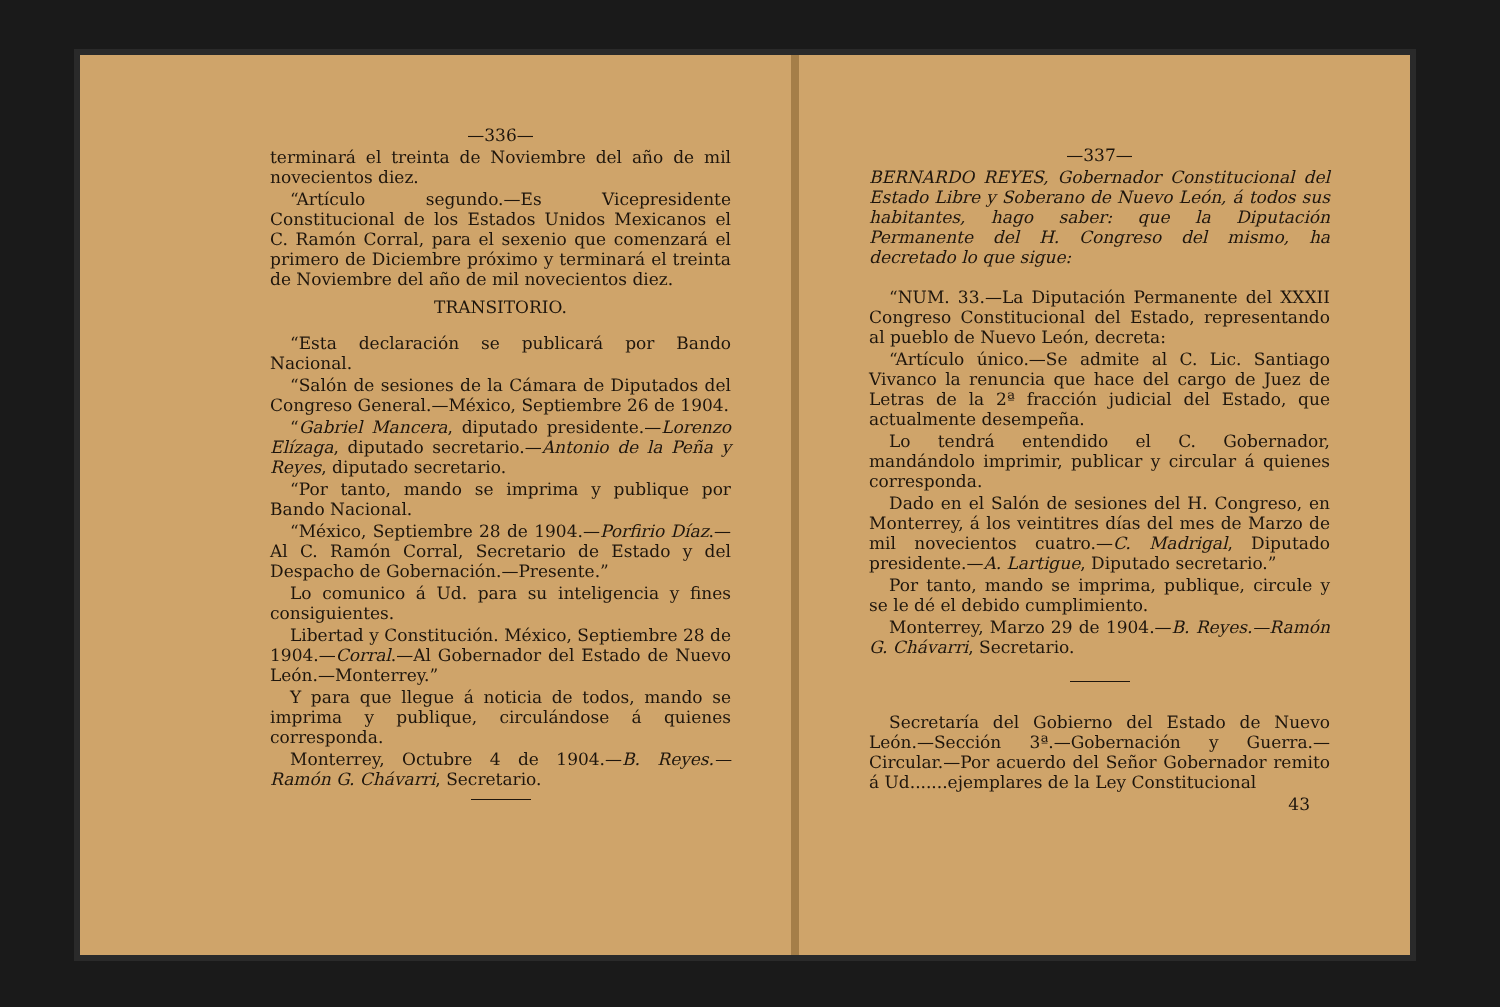—336—
terminará el treinta de Noviembre del año de mil novecientos diez.
“Artículo segundo.—Es Vicepresidente Constitucional de los Estados Unidos Mexicanos el C. Ramón Corral, para el sexenio que comenzará el primero de Diciembre próximo y terminará el treinta de Noviembre del año de mil novecientos diez.
TRANSITORIO.
“Esta declaración se publicará por Bando Nacional.
“Salón de sesiones de la Cámara de Diputados del Congreso General.—México, Septiembre 26 de 1904.
“Gabriel Mancera, diputado presidente.—Lorenzo Elízaga, diputado secretario.—Antonio de la Peña y Reyes, diputado secretario.
“Por tanto, mando se imprima y publique por Bando Nacional.
“México, Septiembre 28 de 1904.—Porfirio Díaz.—Al C. Ramón Corral, Secretario de Estado y del Despacho de Gobernación.—Presente.”
Lo comunico á Ud. para su inteligencia y fines consiguientes.
Libertad y Constitución. México, Septiembre 28 de 1904.—Corral.—Al Gobernador del Estado de Nuevo León.—Monterrey.”
Y para que llegue á noticia de todos, mando se imprima y publique, circulándose á quienes corresponda.
Monterrey, Octubre 4 de 1904.—B. Reyes.—Ramón G. Chávarri, Secretario.
—337—
BERNARDO REYES, Gobernador Constitucional del Estado Libre y Soberano de Nuevo León, á todos sus habitantes, hago saber: que la Diputación Permanente del H. Congreso del mismo, ha decretado lo que sigue:
“NUM. 33.—La Diputación Permanente del XXXII Congreso Constitucional del Estado, representando al pueblo de Nuevo León, decreta:
“Artículo único.—Se admite al C. Lic. Santiago Vivanco la renuncia que hace del cargo de Juez de Letras de la 2ª fracción judicial del Estado, que actualmente desempeña.
Lo tendrá entendido el C. Gobernador, mandándolo imprimir, publicar y circular á quienes corresponda.
Dado en el Salón de sesiones del H. Congreso, en Monterrey, á los veintitres días del mes de Marzo de mil novecientos cuatro.—C. Madrigal, Diputado presidente.—A. Lartigue, Diputado secretario.”
Por tanto, mando se imprima, publique, circule y se le dé el debido cumplimiento.
Monterrey, Marzo 29 de 1904.—B. Reyes.—Ramón G. Chávarri, Secretario.
Secretaría del Gobierno del Estado de Nuevo León.—Sección 3ª.—Gobernación y Guerra.—Circular.—Por acuerdo del Señor Gobernador remito á Ud.......ejemplares de la Ley Constitucional
43